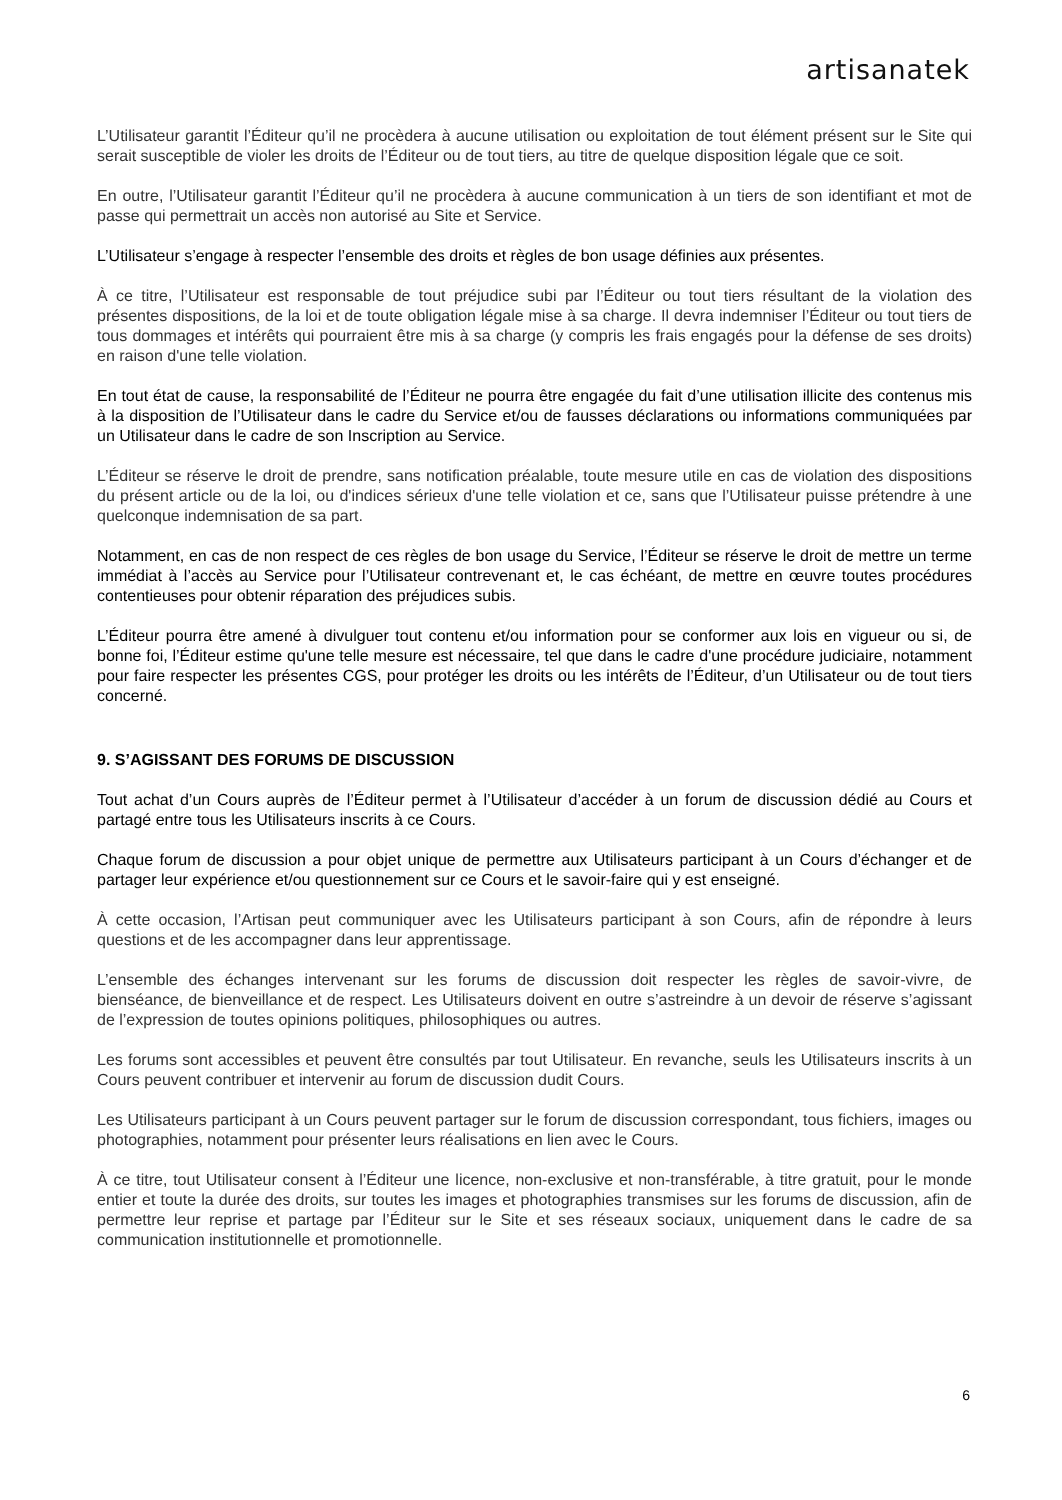artisanatek
L’Utilisateur garantit l’Éditeur qu’il ne procèdera à aucune utilisation ou exploitation de tout élément présent sur le Site qui serait susceptible de violer les droits de l’Éditeur ou de tout tiers, au titre de quelque disposition légale que ce soit.
En outre, l’Utilisateur garantit l’Éditeur qu’il ne procèdera à aucune communication à un tiers de son identifiant et mot de passe qui permettrait un accès non autorisé au Site et Service.
L’Utilisateur s’engage à respecter l’ensemble des droits et règles de bon usage définies aux présentes.
À ce titre, l’Utilisateur est responsable de tout préjudice subi par l’Éditeur ou tout tiers résultant de la violation des présentes dispositions, de la loi et de toute obligation légale mise à sa charge. Il devra indemniser l’Éditeur ou tout tiers de tous dommages et intérêts qui pourraient être mis à sa charge (y compris les frais engagés pour la défense de ses droits) en raison d'une telle violation.
En tout état de cause, la responsabilité de l’Éditeur ne pourra être engagée du fait d’une utilisation illicite des contenus mis à la disposition de l’Utilisateur dans le cadre du Service et/ou de fausses déclarations ou informations communiquées par un Utilisateur dans le cadre de son Inscription au Service.
L’Éditeur se réserve le droit de prendre, sans notification préalable, toute mesure utile en cas de violation des dispositions du présent article ou de la loi, ou d'indices sérieux d'une telle violation et ce, sans que l’Utilisateur puisse prétendre à une quelconque indemnisation de sa part.
Notamment, en cas de non respect de ces règles de bon usage du Service, l’Éditeur se réserve le droit de mettre un terme immédiat à l’accès au Service pour l’Utilisateur contrevenant et, le cas échéant, de mettre en œuvre toutes procédures contentieuses pour obtenir réparation des préjudices subis.
L’Éditeur pourra être amené à divulguer tout contenu et/ou information pour se conformer aux lois en vigueur ou si, de bonne foi, l’Éditeur estime qu'une telle mesure est nécessaire, tel que dans le cadre d'une procédure judiciaire, notamment pour faire respecter les présentes CGS, pour protéger les droits ou les intérêts de l’Éditeur, d’un Utilisateur ou de tout tiers concerné.
9. S’AGISSANT DES FORUMS DE DISCUSSION
Tout achat d’un Cours auprès de l’Éditeur permet à l’Utilisateur d’accéder à un forum de discussion dédié au Cours et partagé entre tous les Utilisateurs inscrits à ce Cours.
Chaque forum de discussion a pour objet unique de permettre aux Utilisateurs participant à un Cours d’échanger et de partager leur expérience et/ou questionnement sur ce Cours et le savoir-faire qui y est enseigné.
À cette occasion, l’Artisan peut communiquer avec les Utilisateurs participant à son Cours, afin de répondre à leurs questions et de les accompagner dans leur apprentissage.
L’ensemble des échanges intervenant sur les forums de discussion doit respecter les règles de savoir-vivre, de bienséance, de bienveillance et de respect. Les Utilisateurs doivent en outre s’astreindre à un devoir de réserve s’agissant de l’expression de toutes opinions politiques, philosophiques ou autres.
Les forums sont accessibles et peuvent être consultés par tout Utilisateur. En revanche, seuls les Utilisateurs inscrits à un Cours peuvent contribuer et intervenir au forum de discussion dudit Cours.
Les Utilisateurs participant à un Cours peuvent partager sur le forum de discussion correspondant, tous fichiers, images ou photographies, notamment pour présenter leurs réalisations en lien avec le Cours.
À ce titre, tout Utilisateur consent à l’Éditeur une licence, non-exclusive et non-transférable, à titre gratuit, pour le monde entier et toute la durée des droits, sur toutes les images et photographies transmises sur les forums de discussion, afin de permettre leur reprise et partage par l’Éditeur sur le Site et ses réseaux sociaux, uniquement dans le cadre de sa communication institutionnelle et promotionnelle.
6